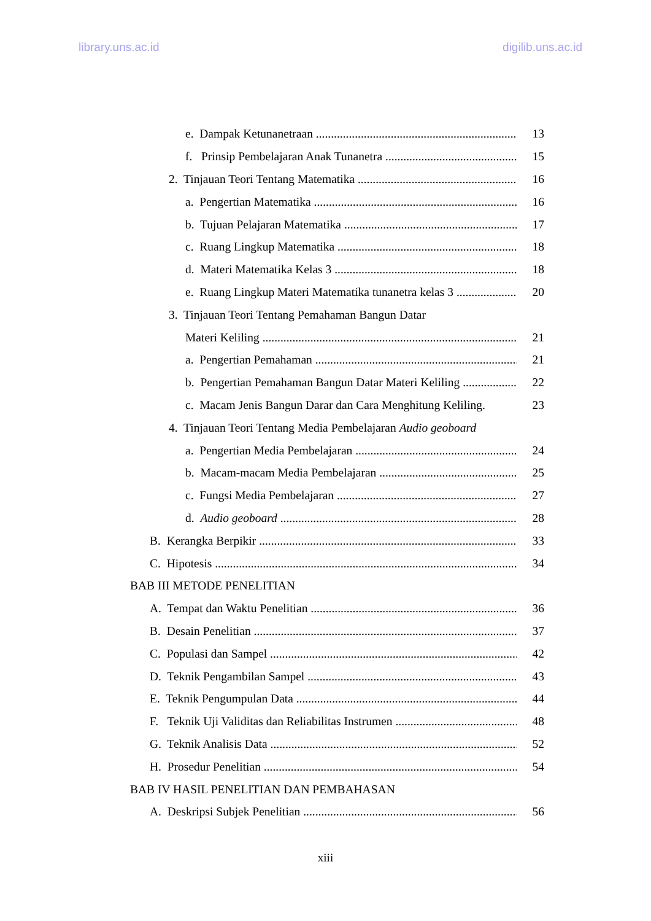library.uns.ac.id digilib.uns.ac.id
e. Dampak Ketunanetraan 13
f. Prinsip Pembelajaran Anak Tunanetra 15
2. Tinjauan Teori Tentang Matematika 16
a. Pengertian Matematika 16
b. Tujuan Pelajaran Matematika 17
c. Ruang Lingkup Matematika 18
d. Materi Matematika Kelas 3 18
e. Ruang Lingkup Materi Matematika tunanetra kelas 3 20
3. Tinjauan Teori Tentang Pemahaman Bangun Datar
Materi Keliling 21
a. Pengertian Pemahaman 21
b. Pengertian Pemahaman Bangun Datar Materi Keliling 22
c. Macam Jenis Bangun Darar dan Cara Menghitung Keliling. 23
4. Tinjauan Teori Tentang Media Pembelajaran Audio geoboard
a. Pengertian Media Pembelajaran 24
b. Macam-macam Media Pembelajaran 25
c. Fungsi Media Pembelajaran 27
d. Audio geoboard 28
B. Kerangka Berpikir 33
C. Hipotesis 34
BAB III METODE PENELITIAN
A. Tempat dan Waktu Penelitian 36
B. Desain Penelitian 37
C. Populasi dan Sampel 42
D. Teknik Pengambilan Sampel 43
E. Teknik Pengumpulan Data 44
F. Teknik Uji Validitas dan Reliabilitas Instrumen 48
G. Teknik Analisis Data 52
H. Prosedur Penelitian 54
BAB IV HASIL PENELITIAN DAN PEMBAHASAN
A. Deskripsi Subjek Penelitian 56
xiii